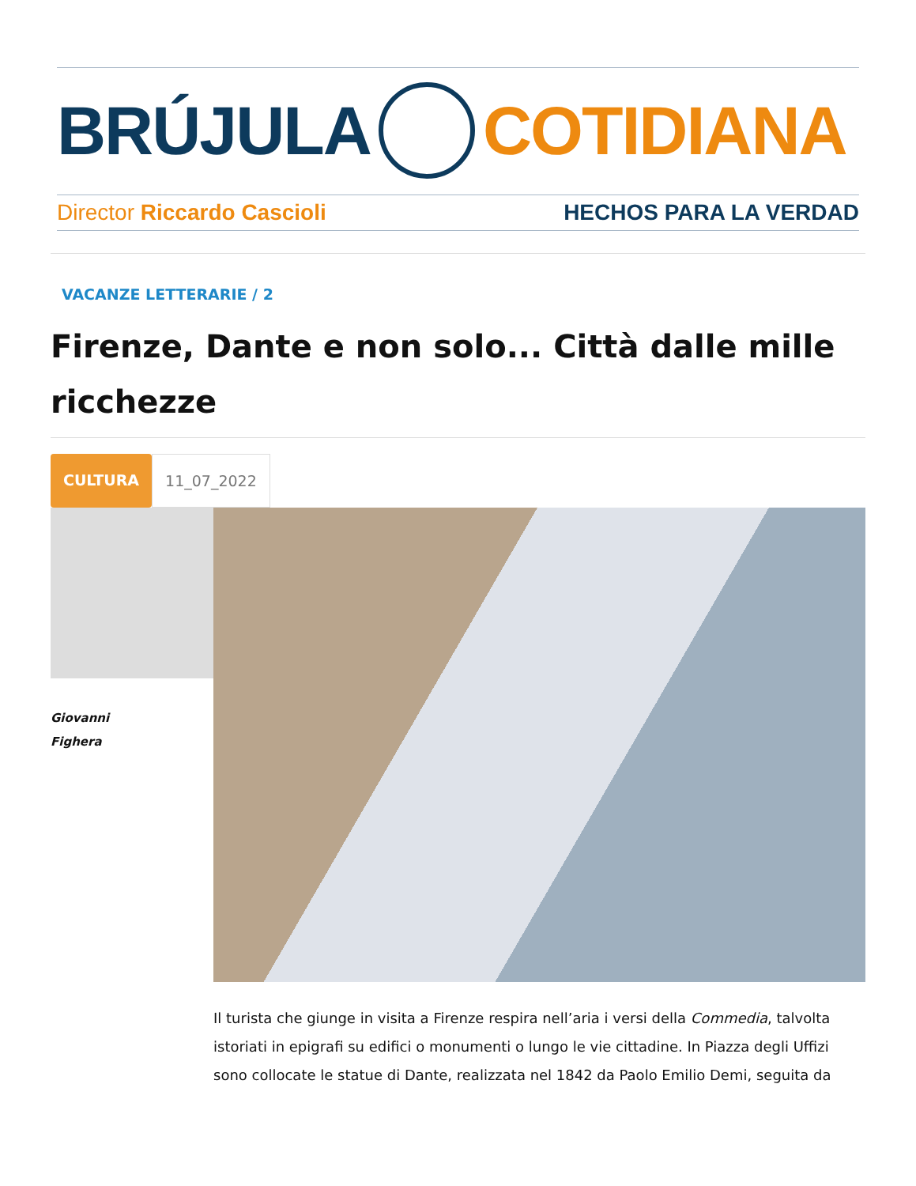BRÚJULA COTIDIANA
Director Riccardo Cascioli HECHOS PARA LA VERDAD
VACANZE LETTERARIE / 2
Firenze, Dante e non solo... Città dalle mille ricchezze
CULTURA 11_07_2022
Giovanni
Fighera
Il turista che giunge in visita a Firenze respira nell’aria i versi della Commedia, talvolta istoriati in epigrafi su edifici o monumenti o lungo le vie cittadine. In Piazza degli Uffizi sono collocate le statue di Dante, realizzata nel 1842 da Paolo Emilio Demi, seguita da